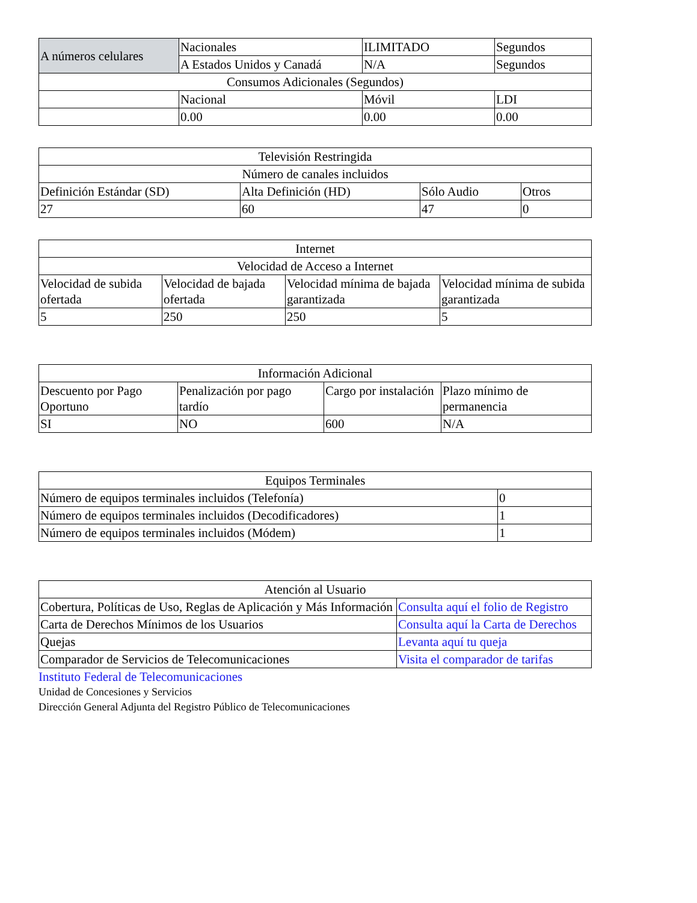| A números celulares | Nacionales | ILIMITADO | Segundos |
| | A Estados Unidos y Canadá | N/A | Segundos |
| Consumos Adicionales (Segundos) | | | |
| | Nacional | Móvil | LDI |
| | 0.00 | 0.00 | 0.00 |
| Televisión Restringida | | | |
| Número de canales incluidos | | | |
| Definición Estándar (SD) | Alta Definición (HD) | Sólo Audio | Otros |
| 27 | 60 | 47 | 0 |
| Internet | | | |
| Velocidad de Acceso a Internet | | | |
| Velocidad de subida ofertada | Velocidad de bajada ofertada | Velocidad mínima de bajada garantizada | Velocidad mínima de subida garantizada |
| 5 | 250 | 250 | 5 |
| Información Adicional | | | |
| Descuento por Pago Oportuno | Penalización por pago tardío | Cargo por instalación | Plazo mínimo de permanencia |
| SI | NO | 600 | N/A |
| Equipos Terminales | |
| Número de equipos terminales incluidos (Telefonía) | 0 |
| Número de equipos terminales incluidos (Decodificadores) | 1 |
| Número de equipos terminales incluidos (Módem) | 1 |
| Atención al Usuario | |
| Cobertura, Políticas de Uso, Reglas de Aplicación y Más Información | Consulta aquí el folio de Registro |
| Carta de Derechos Mínimos de los Usuarios | Consulta aquí la Carta de Derechos |
| Quejas | Levanta aquí tu queja |
| Comparador de Servicios de Telecomunicaciones | Visita el comparador de tarifas |
Instituto Federal de Telecomunicaciones
Unidad de Concesiones y Servicios
Dirección General Adjunta del Registro Público de Telecomunicaciones